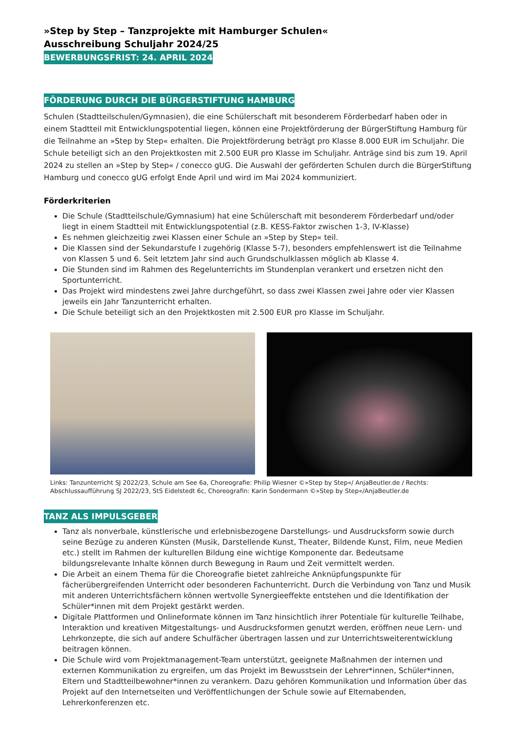»Step by Step – Tanzprojekte mit Hamburger Schulen«
Ausschreibung Schuljahr 2024/25
BEWERBUNGSFRIST: 24. APRIL 2024
FÖRDERUNG DURCH DIE BÜRGERSTIFTUNG HAMBURG
Schulen (Stadtteilschulen/Gymnasien), die eine Schülerschaft mit besonderem Förderbedarf haben oder in einem Stadtteil mit Entwicklungspotential liegen, können eine Projektförderung der BürgerStiftung Hamburg für die Teilnahme an »Step by Step« erhalten. Die Projektförderung beträgt pro Klasse 8.000 EUR im Schuljahr. Die Schule beteiligt sich an den Projektkosten mit 2.500 EUR pro Klasse im Schuljahr. Anträge sind bis zum 19. April 2024 zu stellen an »Step by Step« / conecco gUG. Die Auswahl der geförderten Schulen durch die BürgerStiftung Hamburg und conecco gUG erfolgt Ende April und wird im Mai 2024 kommuniziert.
Förderkriterien
Die Schule (Stadtteilschule/Gymnasium) hat eine Schülerschaft mit besonderem Förderbedarf und/oder liegt in einem Stadtteil mit Entwicklungspotential (z.B. KESS-Faktor zwischen 1-3, IV-Klasse)
Es nehmen gleichzeitig zwei Klassen einer Schule an »Step by Step« teil.
Die Klassen sind der Sekundarstufe I zugehörig (Klasse 5-7), besonders empfehlenswert ist die Teilnahme von Klassen 5 und 6. Seit letztem Jahr sind auch Grundschulklassen möglich ab Klasse 4.
Die Stunden sind im Rahmen des Regelunterrichts im Stundenplan verankert und ersetzen nicht den Sportunterricht.
Das Projekt wird mindestens zwei Jahre durchgeführt, so dass zwei Klassen zwei Jahre oder vier Klassen jeweils ein Jahr Tanzunterricht erhalten.
Die Schule beteiligt sich an den Projektkosten mit 2.500 EUR pro Klasse im Schuljahr.
Links: Tanzunterricht SJ 2022/23, Schule am See 6a, Choreografie: Philip Wiesner ©»Step by Step«/ AnjaBeutler.de / Rechts: Abschlussaufführung SJ 2022/23, StS Eidelstedt 6c, Choreografin: Karin Sondermann ©»Step by Step«/AnjaBeutler.de
TANZ ALS IMPULSGEBER
Tanz als nonverbale, künstlerische und erlebnisbezogene Darstellungs- und Ausdrucksform sowie durch seine Bezüge zu anderen Künsten (Musik, Darstellende Kunst, Theater, Bildende Kunst, Film, neue Medien etc.) stellt im Rahmen der kulturellen Bildung eine wichtige Komponente dar. Bedeutsame bildungsrelevante Inhalte können durch Bewegung in Raum und Zeit vermittelt werden.
Die Arbeit an einem Thema für die Choreografie bietet zahlreiche Anknüpfungspunkte für fächerübergreifenden Unterricht oder besonderen Fachunterricht. Durch die Verbindung von Tanz und Musik mit anderen Unterrichtsfächern können wertvolle Synergieeffekte entstehen und die Identifikation der Schüler*innen mit dem Projekt gestärkt werden.
Digitale Plattformen und Onlineformate können im Tanz hinsichtlich ihrer Potentiale für kulturelle Teilhabe, Interaktion und kreativen Mitgestaltungs- und Ausdrucksformen genutzt werden, eröffnen neue Lern- und Lehrkonzepte, die sich auf andere Schulfächer übertragen lassen und zur Unterrichtsweiterentwicklung beitragen können.
Die Schule wird vom Projektmanagement-Team unterstützt, geeignete Maßnahmen der internen und externen Kommunikation zu ergreifen, um das Projekt im Bewusstsein der Lehrer*innen, Schüler*innen, Eltern und Stadtteilbewohner*innen zu verankern. Dazu gehören Kommunikation und Information über das Projekt auf den Internetseiten und Veröffentlichungen der Schule sowie auf Elternabenden, Lehrerkonferenzen etc.